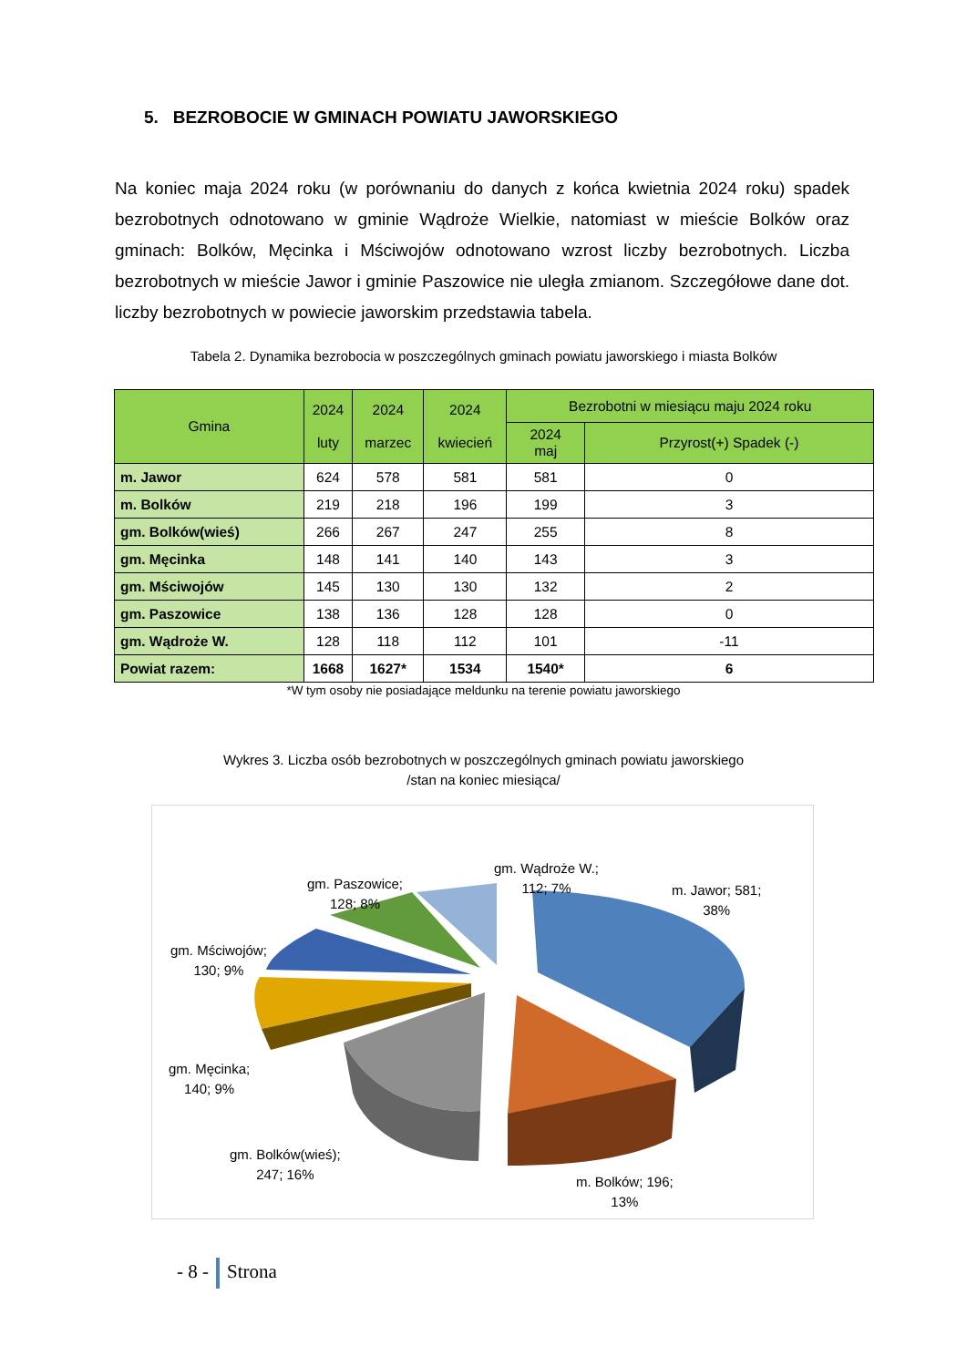5. BEZROBOCIE W GMINACH POWIATU JAWORSKIEGO
Na koniec maja 2024 roku (w porównaniu do danych z końca kwietnia 2024 roku) spadek bezrobotnych odnotowano w gminie Wądroże Wielkie, natomiast w mieście Bolków oraz gminach: Bolków, Męcinka i Mściwojów odnotowano wzrost liczby bezrobotnych. Liczba bezrobotnych w mieście Jawor i gminie Paszowice nie uległa zmianom. Szczegółowe dane dot. liczby bezrobotnych w powiecie jaworskim przedstawia tabela.
Tabela 2. Dynamika bezrobocia w poszczególnych gminach powiatu jaworskiego i miasta Bolków
| Gmina | 2024 luty | 2024 marzec | 2024 kwiecień | Bezrobotni w miesiącu maju 2024 roku | |
| --- | --- | --- | --- | --- | --- |
| | | | | 2024 maj | Przyrost(+) Spadek (-) |
| m. Jawor | 624 | 578 | 581 | 581 | 0 |
| m. Bolków | 219 | 218 | 196 | 199 | 3 |
| gm. Bolków(wieś) | 266 | 267 | 247 | 255 | 8 |
| gm. Męcinka | 148 | 141 | 140 | 143 | 3 |
| gm. Mściwojów | 145 | 130 | 130 | 132 | 2 |
| gm. Paszowice | 138 | 136 | 128 | 128 | 0 |
| gm. Wądroże W. | 128 | 118 | 112 | 101 | -11 |
| Powiat razem: | 1668 | 1627* | 1534 | 1540* | 6 |
*W tym osoby nie posiadające meldunku na terenie powiatu jaworskiego
Wykres 3. Liczba osób bezrobotnych w poszczególnych gminach powiatu jaworskiego
/stan na koniec miesiąca/
gm. Wądroże W.;
112; 7%
gm. Paszowice;
128; 8%
m. Jawor; 581;
38%
gm. Mściwojów;
130; 9%
gm. Męcinka;
140; 9%
gm. Bolków(wieś);
247; 16%
m. Bolków; 196;
13%
- 8 - Strona